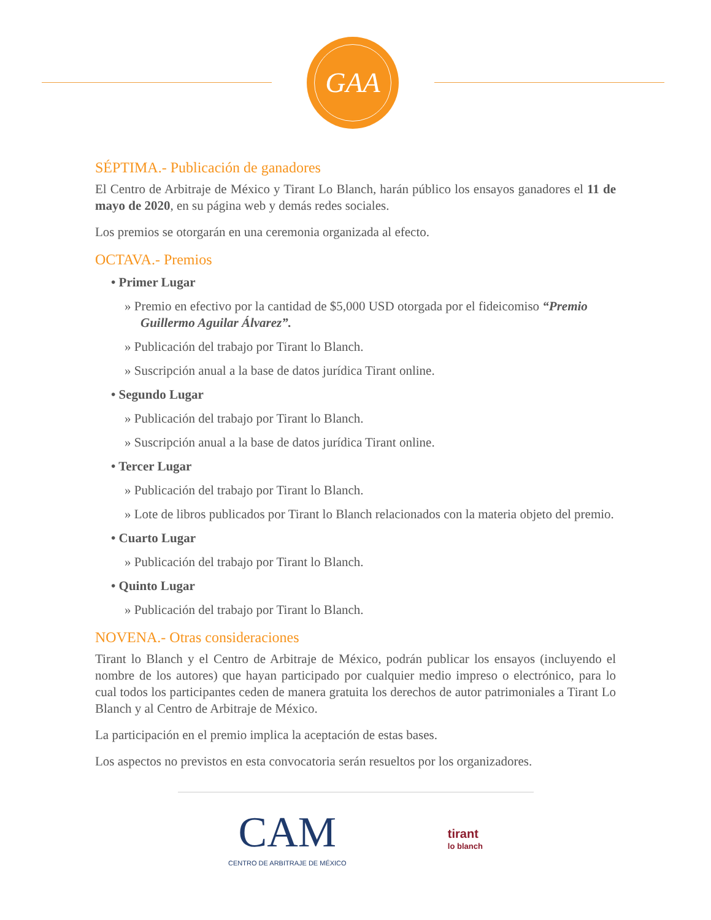GAA
SÉPTIMA.- Publicación de ganadores
El Centro de Arbitraje de México y Tirant Lo Blanch, harán público los ensayos ganadores el 11 de mayo de 2020, en su página web y demás redes sociales.
Los premios se otorgarán en una ceremonia organizada al efecto.
OCTAVA.- Premios
• Primer Lugar
» Premio en efectivo por la cantidad de $5,000 USD otorgada por el fideicomiso “Premio Guillermo Aguilar Álvarez”.
» Publicación del trabajo por Tirant lo Blanch.
» Suscripción anual a la base de datos jurídica Tirant online.
• Segundo Lugar
» Publicación del trabajo por Tirant lo Blanch.
» Suscripción anual a la base de datos jurídica Tirant online.
• Tercer Lugar
» Publicación del trabajo por Tirant lo Blanch.
» Lote de libros publicados por Tirant lo Blanch relacionados con la materia objeto del premio.
• Cuarto Lugar
» Publicación del trabajo por Tirant lo Blanch.
• Quinto Lugar
» Publicación del trabajo por Tirant lo Blanch.
NOVENA.- Otras consideraciones
Tirant lo Blanch y el Centro de Arbitraje de México, podrán publicar los ensayos (incluyendo el nombre de los autores) que hayan participado por cualquier medio impreso o electrónico, para lo cual todos los participantes ceden de manera gratuita los derechos de autor patrimoniales a Tirant Lo Blanch y al Centro de Arbitraje de México.
La participación en el premio implica la aceptación de estas bases.
Los aspectos no previstos en esta convocatoria serán resueltos por los organizadores.
CAM
CENTRO DE ARBITRAJE DE MÉXICO
tirant
lo blanch